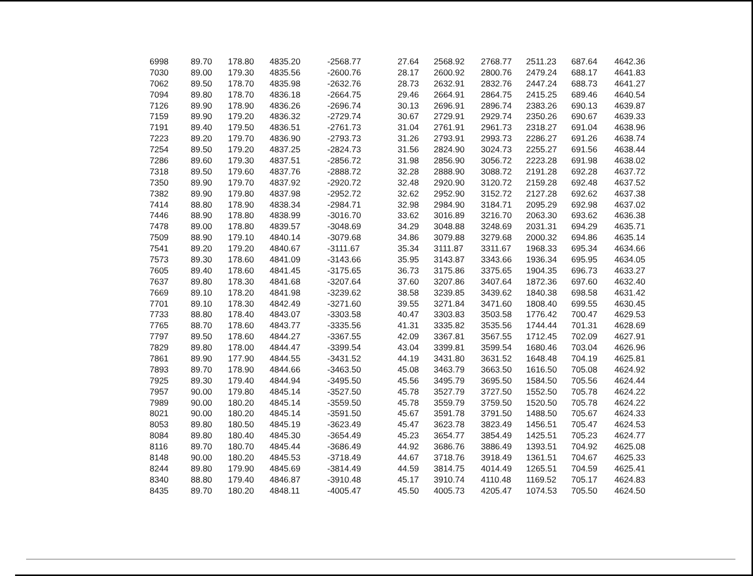| 6998 | 89.70 | 178.80 | 4835.20 | -2568.77 | 27.64 | 2568.92 | 2768.77 | 2511.23 | 687.64 | 4642.36 |
| 7030 | 89.00 | 179.30 | 4835.56 | -2600.76 | 28.17 | 2600.92 | 2800.76 | 2479.24 | 688.17 | 4641.83 |
| 7062 | 89.50 | 178.70 | 4835.98 | -2632.76 | 28.73 | 2632.91 | 2832.76 | 2447.24 | 688.73 | 4641.27 |
| 7094 | 89.80 | 178.70 | 4836.18 | -2664.75 | 29.46 | 2664.91 | 2864.75 | 2415.25 | 689.46 | 4640.54 |
| 7126 | 89.90 | 178.90 | 4836.26 | -2696.74 | 30.13 | 2696.91 | 2896.74 | 2383.26 | 690.13 | 4639.87 |
| 7159 | 89.90 | 179.20 | 4836.32 | -2729.74 | 30.67 | 2729.91 | 2929.74 | 2350.26 | 690.67 | 4639.33 |
| 7191 | 89.40 | 179.50 | 4836.51 | -2761.73 | 31.04 | 2761.91 | 2961.73 | 2318.27 | 691.04 | 4638.96 |
| 7223 | 89.20 | 179.70 | 4836.90 | -2793.73 | 31.26 | 2793.91 | 2993.73 | 2286.27 | 691.26 | 4638.74 |
| 7254 | 89.50 | 179.20 | 4837.25 | -2824.73 | 31.56 | 2824.90 | 3024.73 | 2255.27 | 691.56 | 4638.44 |
| 7286 | 89.60 | 179.30 | 4837.51 | -2856.72 | 31.98 | 2856.90 | 3056.72 | 2223.28 | 691.98 | 4638.02 |
| 7318 | 89.50 | 179.60 | 4837.76 | -2888.72 | 32.28 | 2888.90 | 3088.72 | 2191.28 | 692.28 | 4637.72 |
| 7350 | 89.90 | 179.70 | 4837.92 | -2920.72 | 32.48 | 2920.90 | 3120.72 | 2159.28 | 692.48 | 4637.52 |
| 7382 | 89.90 | 179.80 | 4837.98 | -2952.72 | 32.62 | 2952.90 | 3152.72 | 2127.28 | 692.62 | 4637.38 |
| 7414 | 88.80 | 178.90 | 4838.34 | -2984.71 | 32.98 | 2984.90 | 3184.71 | 2095.29 | 692.98 | 4637.02 |
| 7446 | 88.90 | 178.80 | 4838.99 | -3016.70 | 33.62 | 3016.89 | 3216.70 | 2063.30 | 693.62 | 4636.38 |
| 7478 | 89.00 | 178.80 | 4839.57 | -3048.69 | 34.29 | 3048.88 | 3248.69 | 2031.31 | 694.29 | 4635.71 |
| 7509 | 88.90 | 179.10 | 4840.14 | -3079.68 | 34.86 | 3079.88 | 3279.68 | 2000.32 | 694.86 | 4635.14 |
| 7541 | 89.20 | 179.20 | 4840.67 | -3111.67 | 35.34 | 3111.87 | 3311.67 | 1968.33 | 695.34 | 4634.66 |
| 7573 | 89.30 | 178.60 | 4841.09 | -3143.66 | 35.95 | 3143.87 | 3343.66 | 1936.34 | 695.95 | 4634.05 |
| 7605 | 89.40 | 178.60 | 4841.45 | -3175.65 | 36.73 | 3175.86 | 3375.65 | 1904.35 | 696.73 | 4633.27 |
| 7637 | 89.80 | 178.30 | 4841.68 | -3207.64 | 37.60 | 3207.86 | 3407.64 | 1872.36 | 697.60 | 4632.40 |
| 7669 | 89.10 | 178.20 | 4841.98 | -3239.62 | 38.58 | 3239.85 | 3439.62 | 1840.38 | 698.58 | 4631.42 |
| 7701 | 89.10 | 178.30 | 4842.49 | -3271.60 | 39.55 | 3271.84 | 3471.60 | 1808.40 | 699.55 | 4630.45 |
| 7733 | 88.80 | 178.40 | 4843.07 | -3303.58 | 40.47 | 3303.83 | 3503.58 | 1776.42 | 700.47 | 4629.53 |
| 7765 | 88.70 | 178.60 | 4843.77 | -3335.56 | 41.31 | 3335.82 | 3535.56 | 1744.44 | 701.31 | 4628.69 |
| 7797 | 89.50 | 178.60 | 4844.27 | -3367.55 | 42.09 | 3367.81 | 3567.55 | 1712.45 | 702.09 | 4627.91 |
| 7829 | 89.80 | 178.00 | 4844.47 | -3399.54 | 43.04 | 3399.81 | 3599.54 | 1680.46 | 703.04 | 4626.96 |
| 7861 | 89.90 | 177.90 | 4844.55 | -3431.52 | 44.19 | 3431.80 | 3631.52 | 1648.48 | 704.19 | 4625.81 |
| 7893 | 89.70 | 178.90 | 4844.66 | -3463.50 | 45.08 | 3463.79 | 3663.50 | 1616.50 | 705.08 | 4624.92 |
| 7925 | 89.30 | 179.40 | 4844.94 | -3495.50 | 45.56 | 3495.79 | 3695.50 | 1584.50 | 705.56 | 4624.44 |
| 7957 | 90.00 | 179.80 | 4845.14 | -3527.50 | 45.78 | 3527.79 | 3727.50 | 1552.50 | 705.78 | 4624.22 |
| 7989 | 90.00 | 180.20 | 4845.14 | -3559.50 | 45.78 | 3559.79 | 3759.50 | 1520.50 | 705.78 | 4624.22 |
| 8021 | 90.00 | 180.20 | 4845.14 | -3591.50 | 45.67 | 3591.78 | 3791.50 | 1488.50 | 705.67 | 4624.33 |
| 8053 | 89.80 | 180.50 | 4845.19 | -3623.49 | 45.47 | 3623.78 | 3823.49 | 1456.51 | 705.47 | 4624.53 |
| 8084 | 89.80 | 180.40 | 4845.30 | -3654.49 | 45.23 | 3654.77 | 3854.49 | 1425.51 | 705.23 | 4624.77 |
| 8116 | 89.70 | 180.70 | 4845.44 | -3686.49 | 44.92 | 3686.76 | 3886.49 | 1393.51 | 704.92 | 4625.08 |
| 8148 | 90.00 | 180.20 | 4845.53 | -3718.49 | 44.67 | 3718.76 | 3918.49 | 1361.51 | 704.67 | 4625.33 |
| 8244 | 89.80 | 179.90 | 4845.69 | -3814.49 | 44.59 | 3814.75 | 4014.49 | 1265.51 | 704.59 | 4625.41 |
| 8340 | 88.80 | 179.40 | 4846.87 | -3910.48 | 45.17 | 3910.74 | 4110.48 | 1169.52 | 705.17 | 4624.83 |
| 8435 | 89.70 | 180.20 | 4848.11 | -4005.47 | 45.50 | 4005.73 | 4205.47 | 1074.53 | 705.50 | 4624.50 |